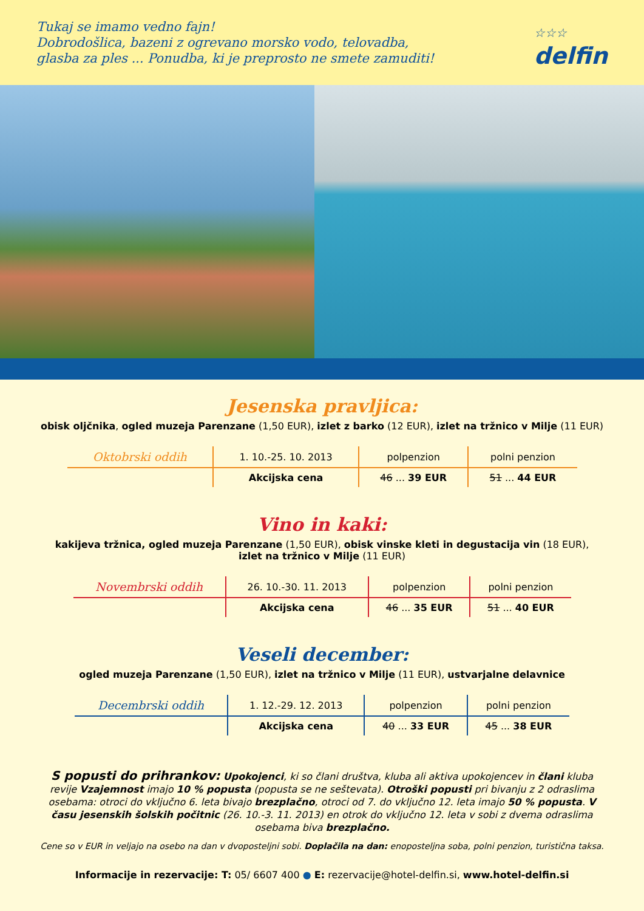Tukaj se imamo vedno fajn!
Dobrodošlica, bazeni z ogrevano morsko vodo, telovadba,
glasba za ples ... Ponudba, ki je preprosto ne smete zamuditi!
☆☆☆
delfin
Jesenska pravljica:
obisk oljčnika, ogled muzeja Parenzane (1,50 EUR), izlet z barko (12 EUR), izlet na tržnico v Milje (11 EUR)
| Oktobrski oddih | 1. 10.-25. 10. 2013 | polpenzion | polni penzion |
| | Akcijska cena | 46 ... 39 EUR | 51 ... 44 EUR |
Vino in kaki:
kakijeva tržnica, ogled muzeja Parenzane (1,50 EUR), obisk vinske kleti in degustacija vin (18 EUR),
izlet na tržnico v Milje (11 EUR)
| Novembrski oddih | 26. 10.-30. 11. 2013 | polpenzion | polni penzion |
| | Akcijska cena | 46 ... 35 EUR | 51 ... 40 EUR |
Veseli december:
ogled muzeja Parenzane (1,50 EUR), izlet na tržnico v Milje (11 EUR), ustvarjalne delavnice
| Decembrski oddih | 1. 12.-29. 12. 2013 | polpenzion | polni penzion |
| | Akcijska cena | 40 ... 33 EUR | 45 ... 38 EUR |
S popusti do prihrankov: Upokojenci, ki so člani društva, kluba ali aktiva upokojencev in člani kluba revije Vzajemnost imajo 10 % popusta (popusta se ne seštevata). Otroški popusti pri bivanju z 2 odraslima osebama: otroci do vključno 6. leta bivajo brezplačno, otroci od 7. do vključno 12. leta imajo 50 % popusta. V času jesenskih šolskih počitnic (26. 10.-3. 11. 2013) en otrok do vključno 12. leta v sobi z dvema odraslima osebama biva brezplačno.
Cene so v EUR in veljajo na osebo na dan v dvoposteljni sobi. Doplačila na dan: enoposteljna soba, polni penzion, turistična taksa.
Informacije in rezervacije: T: 05/ 6607 400 ● E: rezervacije@hotel-delfin.si, www.hotel-delfin.si